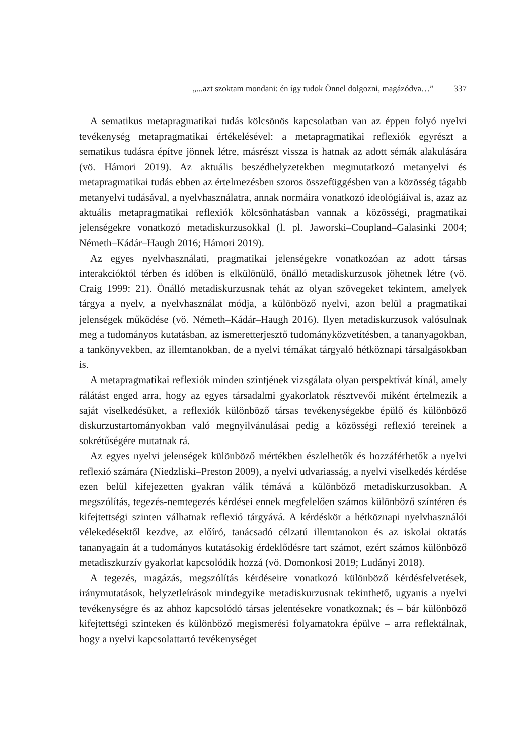„...azt szoktam mondani: én így tudok Önnel dolgozni, magázódva…” 337
A sematikus metapragmatikai tudás kölcsönös kapcsolatban van az éppen folyó nyelvi tevékenység metapragmatikai értékelésével: a metapragmatikai reflexiók egyrészt a sematikus tudásra építve jönnek létre, másrészt vissza is hatnak az adott sémák alakulására (vö. Hámori 2019). Az aktuális beszédhelyzetekben megmutatkozó metanyelvi és metapragmatikai tudás ebben az értelmezésben szoros összefüggésben van a közösség tágabb metanyelvi tudásával, a nyelvhasználatra, annak normáira vonatkozó ideológiáival is, azaz az aktuális metapragmatikai reflexiók kölcsönhatásban vannak a közösségi, pragmatikai jelenségekre vonatkozó metadiskurzusokkal (l. pl. Jaworski–Coupland–Galasinki 2004; Németh–Kádár–Haugh 2016; Hámori 2019).
Az egyes nyelvhasználati, pragmatikai jelenségekre vonatkozóan az adott társas interakcióktól térben és időben is elkülönülő, önálló metadiskurzusok jöhetnek létre (vö. Craig 1999: 21). Önálló metadiskurzusnak tehát az olyan szövegeket tekintem, amelyek tárgya a nyelv, a nyelvhasználat módja, a különböző nyelvi, azon belül a pragmatikai jelenségek működése (vö. Németh–Kádár–Haugh 2016). Ilyen metadiskurzusok valósulnak meg a tudományos kutatásban, az ismeretterjesztő tudományközvetítésben, a tananyagokban, a tankönyvekben, az illemtanokban, de a nyelvi témákat tárgyaló hétköznapi társalgásokban is.
A metapragmatikai reflexiók minden szintjének vizsgálata olyan perspektívát kínál, amely rálátást enged arra, hogy az egyes társadalmi gyakorlatok résztvevői miként értelmezik a saját viselkedésüket, a reflexiók különböző társas tevékenységekbe épülő és különböző diskurzustartományokban való megnyilvánulásai pedig a közösségi reflexió tereinek a sokrétűségére mutatnak rá.
Az egyes nyelvi jelenségek különböző mértékben észlelhetők és hozzáférhetők a nyelvi reflexió számára (Niedzliski–Preston 2009), a nyelvi udvariasság, a nyelvi viselkedés kérdése ezen belül kifejezetten gyakran válik témává a különböző metadiskurzusokban. A megszólítás, tegezés-nemtegezés kérdései ennek megfelelően számos különböző színtéren és kifejtettségi szinten válhatnak reflexió tárgyává. A kérdéskör a hétköznapi nyelvhasználói vélekedésektől kezdve, az előíró, tanácsadó célzatú illemtanokon és az iskolai oktatás tananyagain át a tudományos kutatásokig érdeklődésre tart számot, ezért számos különböző metadiszkurzív gyakorlat kapcsolódik hozzá (vö. Domonkosi 2019; Ludányi 2018).
A tegezés, magázás, megszólítás kérdéseire vonatkozó különböző kérdésfelvetések, iránymutatások, helyzetleírások mindegyike metadiskurzusnak tekinthető, ugyanis a nyelvi tevékenységre és az ahhoz kapcsolódó társas jelentésekre vonatkoznak; és – bár különböző kifejtettségi szinteken és különböző megismerési folyamatokra épülve – arra reflektálnak, hogy a nyelvi kapcsolattartó tevékenységet